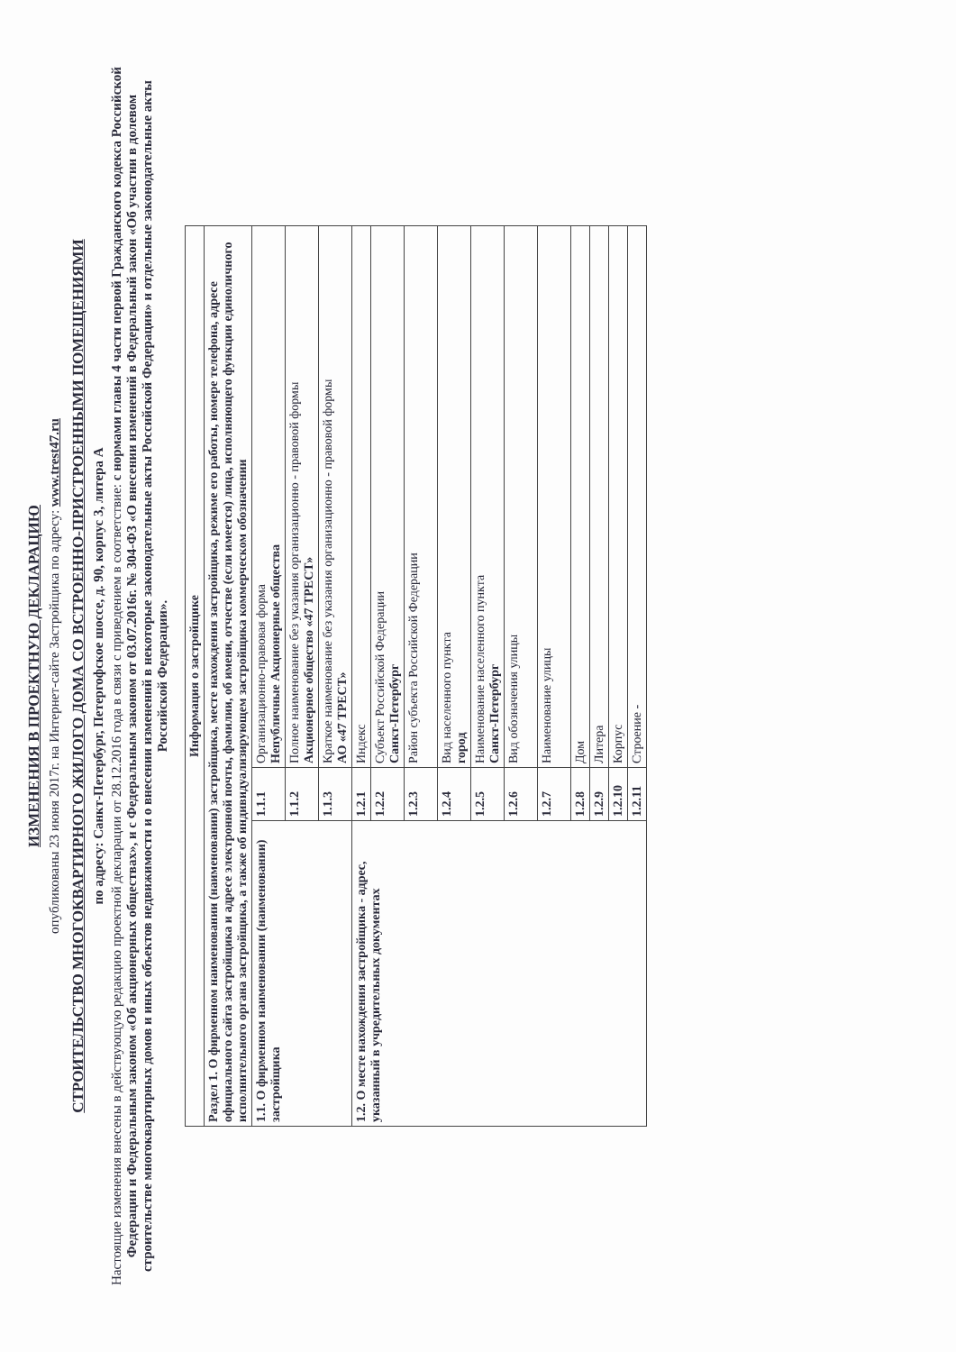ИЗМЕНЕНИЯ В ПРОЕКТНУЮ ДЕКЛАРАЦИЮ
опубликованы 23 июня 2017г. на Интернет-сайте Застройщика по адресу: www.trest47.ru
СТРОИТЕЛЬСТВО МНОГОКВАРТИРНОГО ЖИЛОГО ДОМА СО ВСТРОЕННО-ПРИСТРОЕННЫМИ ПОМЕЩЕНИЯМИ
по адресу: Санкт-Петербург, Петергофское шоссе, д. 90, корпус 3, литера А
Настоящие изменения внесены в действующую редакцию проектной декларации от 28.12.2016 года в связи с приведением в соответствие: с нормами главы 4 части первой Гражданского кодекса Российской Федерации и Федеральным законом «Об акционерных обществах», и с Федеральным законом от 03.07.2016г. № 304-ФЗ «О внесении изменений в Федеральный закон «Об участии в долевом строительстве многоквартирных домов и иных объектов недвижимости и о внесении изменений в некоторые законодательные акты Российской Федерации» и отдельные законодательные акты Российской Федерации».
| Информация о застройщике | | |
| --- | --- | --- |
| Раздел 1. О фирменном наименовании (наименовании) застройщика, месте нахождения застройщика, режиме его работы, номере телефона, адресе официального сайта застройщика и адресе электронной почты, фамилии, об имени, отчестве (если имеется) лица, исполняющего функции единоличного исполнительного органа застройщика, а также об индивидуализирующем застройщика коммерческом обозначении | | |
| 1.1. О фирменном наименовании (наименовании) застройщика | 1.1.1 | Организационно-правовая форма Непубличные Акционерные общества |
| | 1.1.2 | Полное наименование без указания организационно - правовой формы Акционерное общество «47 ТРЕСТ» |
| | 1.1.3 | Краткое наименование без указания организационно - правовой формы АО «47 ТРЕСТ» |
| 1.2. О месте нахождения застройщика - адрес, указанный в учредительных документах | 1.2.1 | Индекс |
| | 1.2.2 | Субъект Российской Федерации Санкт-Петербург |
| | 1.2.3 | Район субъекта Российской Федерации |
| | 1.2.4 | Вид населенного пункта город |
| | 1.2.5 | Наименование населенного пункта Санкт-Петербург |
| | 1.2.6 | Вид обозначения улицы |
| | 1.2.7 | Наименование улицы |
| | 1.2.8 | Дом |
| | 1.2.9 | Литера |
| | 1.2.10 | Корпус |
| | 1.2.11 | Строение - |